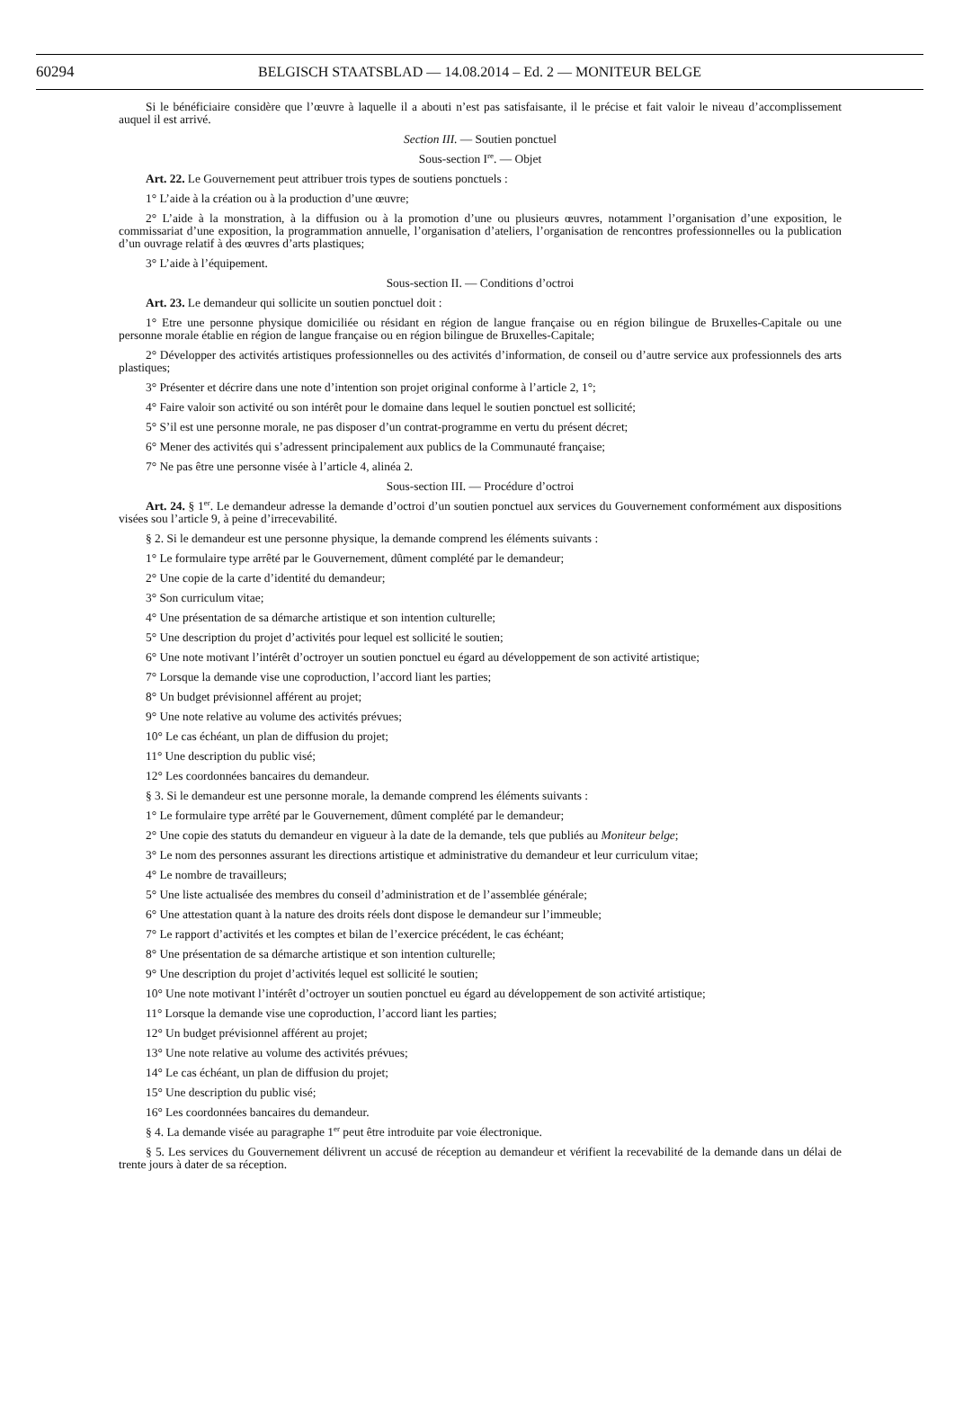60294 BELGISCH STAATSBLAD — 14.08.2014 – Ed. 2 — MONITEUR BELGE
Si le bénéficiaire considère que l’œuvre à laquelle il a abouti n’est pas satisfaisante, il le précise et fait valoir le niveau d’accomplissement auquel il est arrivé.
Section III. — Soutien ponctuel
Sous-section I<sup>re</sup>. — Objet
Art. 22. Le Gouvernement peut attribuer trois types de soutiens ponctuels :
1° L’aide à la création ou à la production d’une œuvre;
2° L’aide à la monstration, à la diffusion ou à la promotion d’une ou plusieurs œuvres, notamment l’organisation d’une exposition, le commissariat d’une exposition, la programmation annuelle, l’organisation d’ateliers, l’organisation de rencontres professionnelles ou la publication d’un ouvrage relatif à des œuvres d’arts plastiques;
3° L’aide à l’équipement.
Sous-section II. — Conditions d’octroi
Art. 23. Le demandeur qui sollicite un soutien ponctuel doit :
1° Etre une personne physique domiciliée ou résidant en région de langue française ou en région bilingue de Bruxelles-Capitale ou une personne morale établie en région de langue française ou en région bilingue de Bruxelles-Capitale;
2° Développer des activités artistiques professionnelles ou des activités d’information, de conseil ou d’autre service aux professionnels des arts plastiques;
3° Présenter et décrire dans une note d’intention son projet original conforme à l’article 2, 1°;
4° Faire valoir son activité ou son intérêt pour le domaine dans lequel le soutien ponctuel est sollicité;
5° S’il est une personne morale, ne pas disposer d’un contrat-programme en vertu du présent décret;
6° Mener des activités qui s’adressent principalement aux publics de la Communauté française;
7° Ne pas être une personne visée à l’article 4, alinéa 2.
Sous-section III. — Procédure d’octroi
Art. 24. § 1<sup>er</sup>. Le demandeur adresse la demande d’octroi d’un soutien ponctuel aux services du Gouvernement conformément aux dispositions visées sou l’article 9, à peine d’irrecevabilité.
§ 2. Si le demandeur est une personne physique, la demande comprend les éléments suivants :
1° Le formulaire type arrêté par le Gouvernement, dûment complété par le demandeur;
2° Une copie de la carte d’identité du demandeur;
3° Son curriculum vitae;
4° Une présentation de sa démarche artistique et son intention culturelle;
5° Une description du projet d’activités pour lequel est sollicité le soutien;
6° Une note motivant l’intérêt d’octroyer un soutien ponctuel eu égard au développement de son activité artistique;
7° Lorsque la demande vise une coproduction, l’accord liant les parties;
8° Un budget prévisionnel afférent au projet;
9° Une note relative au volume des activités prévues;
10° Le cas échéant, un plan de diffusion du projet;
11° Une description du public visé;
12° Les coordonnées bancaires du demandeur.
§ 3. Si le demandeur est une personne morale, la demande comprend les éléments suivants :
1° Le formulaire type arrêté par le Gouvernement, dûment complété par le demandeur;
2° Une copie des statuts du demandeur en vigueur à la date de la demande, tels que publiés au Moniteur belge;
3° Le nom des personnes assurant les directions artistique et administrative du demandeur et leur curriculum vitae;
4° Le nombre de travailleurs;
5° Une liste actualisée des membres du conseil d’administration et de l’assemblée générale;
6° Une attestation quant à la nature des droits réels dont dispose le demandeur sur l’immeuble;
7° Le rapport d’activités et les comptes et bilan de l’exercice précédent, le cas échéant;
8° Une présentation de sa démarche artistique et son intention culturelle;
9° Une description du projet d’activités lequel est sollicité le soutien;
10° Une note motivant l’intérêt d’octroyer un soutien ponctuel eu égard au développement de son activité artistique;
11° Lorsque la demande vise une coproduction, l’accord liant les parties;
12° Un budget prévisionnel afférent au projet;
13° Une note relative au volume des activités prévues;
14° Le cas échéant, un plan de diffusion du projet;
15° Une description du public visé;
16° Les coordonnées bancaires du demandeur.
§ 4. La demande visée au paragraphe 1<sup>er</sup> peut être introduite par voie électronique.
§ 5. Les services du Gouvernement délivrent un accusé de réception au demandeur et vérifient la recevabilité de la demande dans un délai de trente jours à dater de sa réception.